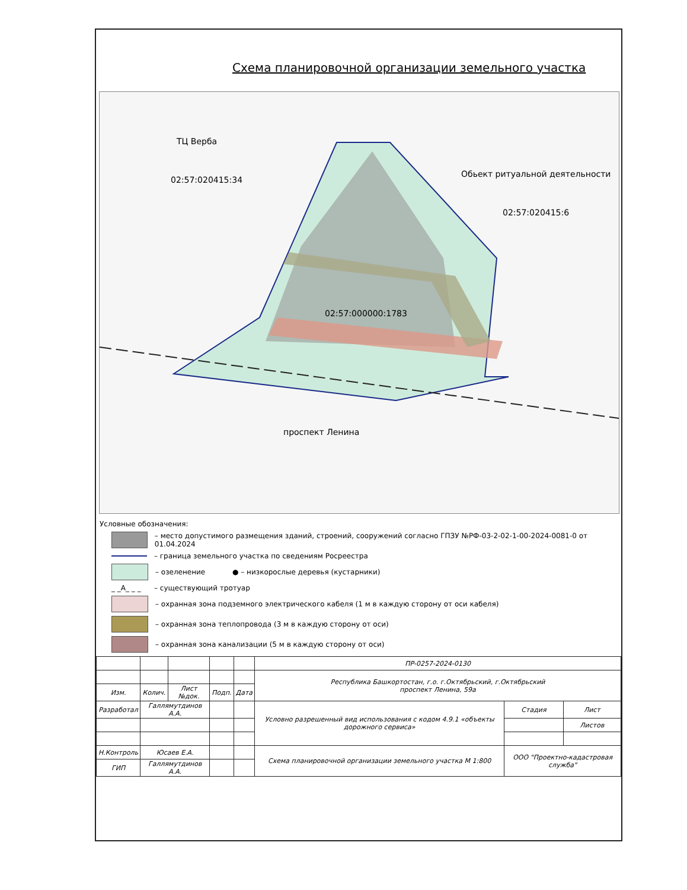Схема планировочной организации земельного участка
ТЦ Верба
02:57:020415:34
Обьект ритуальной деятельности
02:57:020415:6
02:57:000000:1783
проспект Ленина
Условные обозначения:
– место допустимого размещения зданий, строений, сооружений согласно ГПЗУ №РФ-03-2-02-1-00-2024-0081-0 от 01.04.2024
– граница земельного участка по сведениям Росреестра
– озеленение ● – низкорослые деревья (кустарники)
_ _А_ _ _
– существующий тротуар
– охранная зона подземного электрического кабеля (1 м в каждую сторону от оси кабеля)
– охранная зона теплопровода (3 м в каждую сторону от оси)
– охранная зона канализации (5 м в каждую сторону от оси)
| | | | | | ПР-0257-2024-0130 | | |
| | | | | | Республика Башкортостан, г.о. г.Октябрьский, г.Октябрьский проспект Ленина, 59а | | |
| Изм. | Колич. | Лист №док. | Подп. | Дата | | | |
| Разработал | Галлямутдинов А.А. | | | | Условно разрешенный вид использования с кодом 4.9.1 «объекты дорожного сервиса» | Стадия | Лист |
| | | | | | | | Листов |
| Н.Контроль | Юсаев Е.А. | | | | Схема планировочной организации земельного участка М 1:800 | ООО "Проектно-кадастровая служба" | |
| ГИП | Галлямутдинов А.А. | | | | | | |